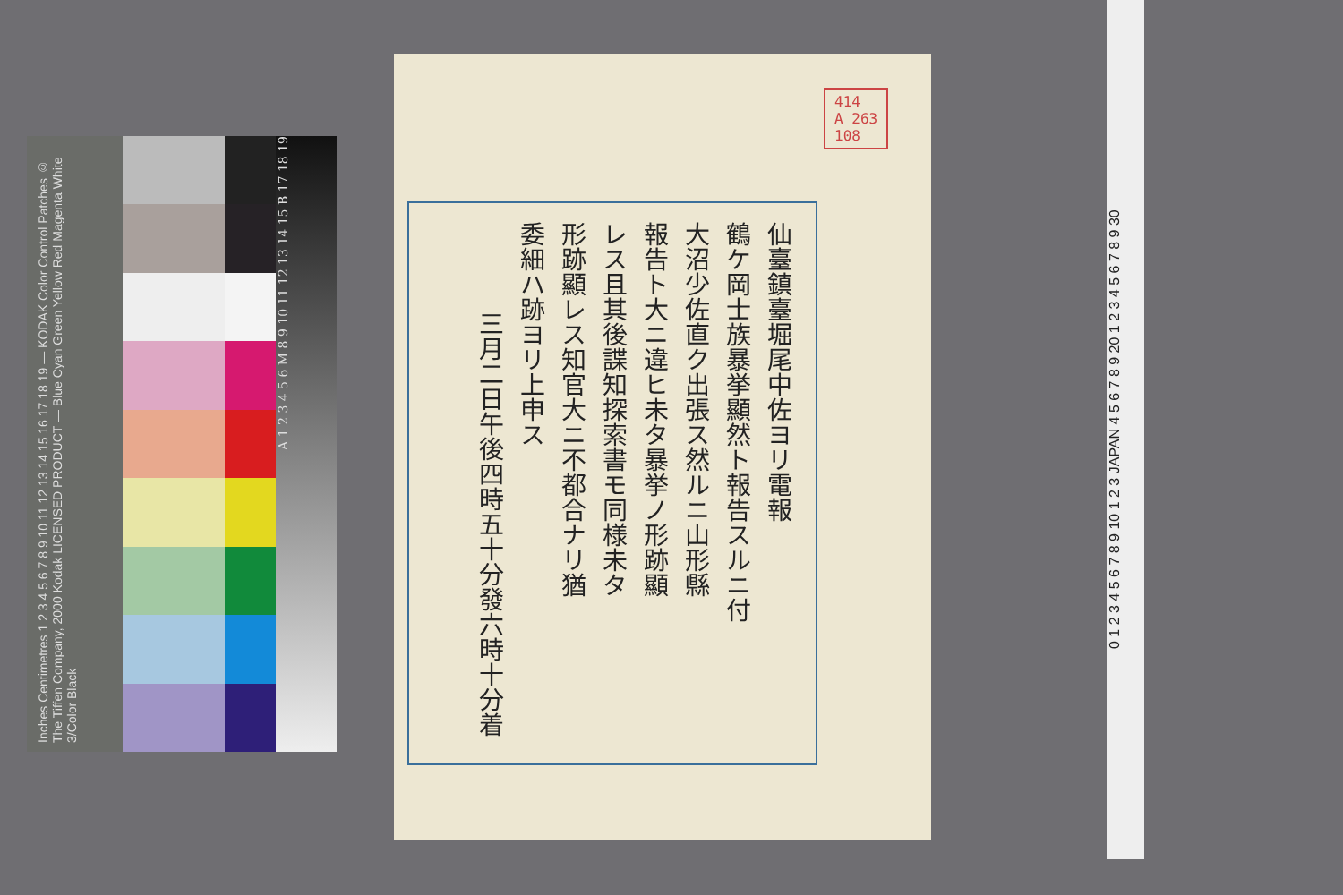Inches Centimetres 1 2 3 4 5 6 7 8 9 10 11 12 13 14 15 16 17 18 19 — KODAK Color Control Patches © The Tiffen Company, 2000 Kodak LICENSED PRODUCT — Blue Cyan Green Yellow Red Magenta White 3/Color Black
A 1 2 3 4 5 6 M 8 9 10 11 12 13 14 15 B 17 18 19
414
A 263
108
仙臺鎮臺堀尾中佐ヨリ電報
鶴ケ岡士族暴挙顯然ト報告スルニ付
大沼少佐直ク出張ス然ルニ山形縣
報告ト大ニ違ヒ未タ暴挙ノ形跡顯
レス且其後諜知探索書モ同様未タ
形跡顯レス知官大ニ不都合ナリ猶
委細ハ跡ヨリ上申ス
三月二日午後四時五十分發六時十分着
0 1 2 3 4 5 6 7 8 9 10 1 2 3 JAPAN 4 5 6 7 8 9 20 1 2 3 4 5 6 7 8 9 30